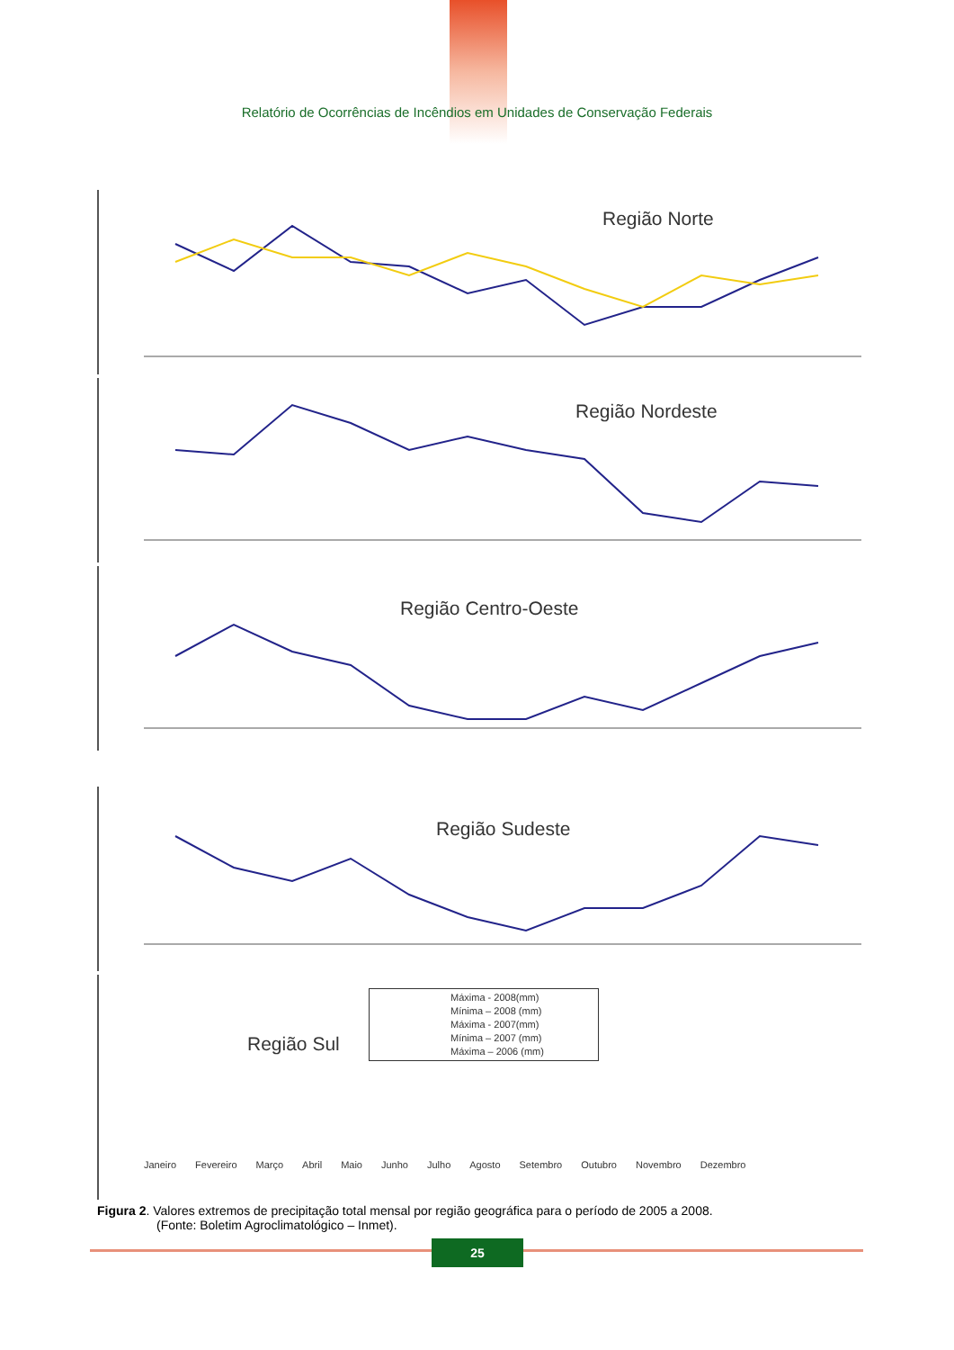Relatório de Ocorrências de Incêndios em Unidades de Conservação Federais
Região Norte
Região Nordeste
Região Centro-Oeste
Região Sudeste
Região Sul
Máxima - 2008(mm)
Mínima – 2008 (mm)
Máxima - 2007(mm)
Mínima – 2007 (mm)
Máxima – 2006 (mm)
Janeiro Fevereiro Março Abril Maio Junho Julho Agosto Setembro Outubro Novembro Dezembro
Figura 2. Valores extremos de precipitação total mensal por região geográfica para o período de 2005 a 2008.
(Fonte: Boletim Agroclimatológico – Inmet).
25